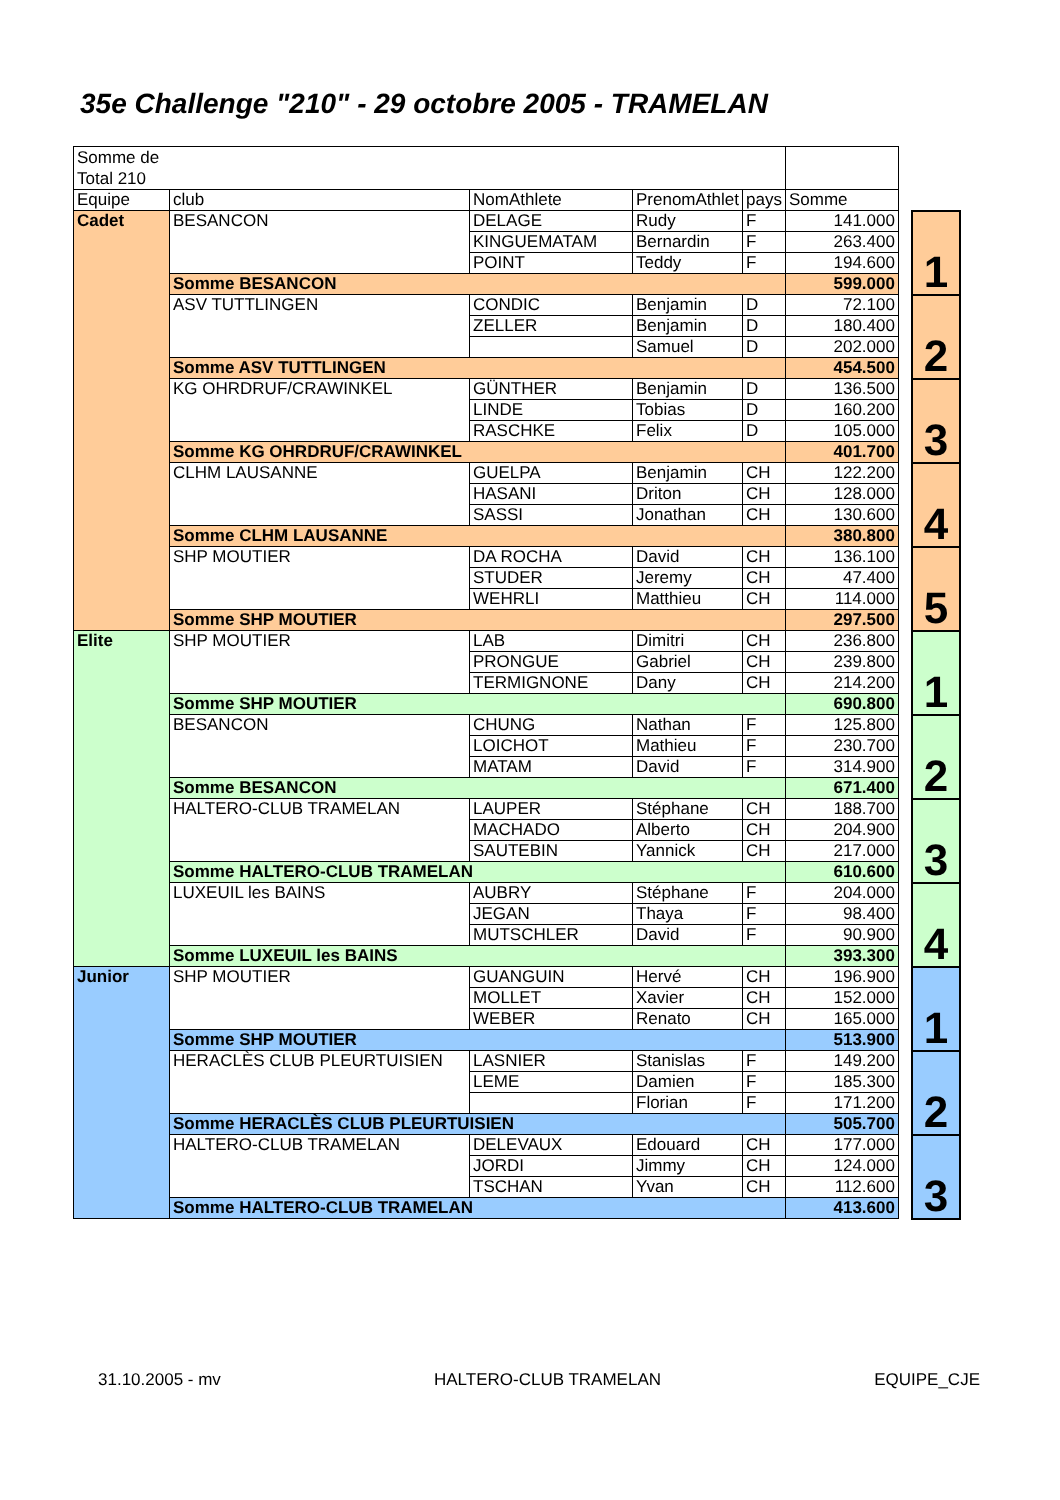35e Challenge "210" - 29 octobre 2005 - TRAMELAN
| Somme de Total 210 | | | | | | | |
| Equipe | club | NomAthlete | PrenomAthlet | pays | Somme | | |
| Cadet | BESANCON | DELAGE | Rudy | F | 141.000 | | 1 |
| | | KINGUEMATAM | Bernardin | F | 263.400 | | |
| | | POINT | Teddy | F | 194.600 | | |
| | Somme BESANCON | | | | 599.000 | | |
| | ASV TUTTLINGEN | CONDIC | Benjamin | D | 72.100 | | 2 |
| | | ZELLER | Benjamin | D | 180.400 | | |
| | | | Samuel | D | 202.000 | | |
| | Somme ASV TUTTLINGEN | | | | 454.500 | | |
| | KG OHRDRUF/CRAWINKEL | GÜNTHER | Benjamin | D | 136.500 | | 3 |
| | | LINDE | Tobias | D | 160.200 | | |
| | | RASCHKE | Felix | D | 105.000 | | |
| | Somme KG OHRDRUF/CRAWINKEL | | | | 401.700 | | |
| | CLHM LAUSANNE | GUELPA | Benjamin | CH | 122.200 | | 4 |
| | | HASANI | Driton | CH | 128.000 | | |
| | | SASSI | Jonathan | CH | 130.600 | | |
| | Somme CLHM LAUSANNE | | | | 380.800 | | |
| | SHP MOUTIER | DA ROCHA | David | CH | 136.100 | | 5 |
| | | STUDER | Jeremy | CH | 47.400 | | |
| | | WEHRLI | Matthieu | CH | 114.000 | | |
| | Somme SHP MOUTIER | | | | 297.500 | | |
| Elite | SHP MOUTIER | LAB | Dimitri | CH | 236.800 | | 1 |
| | | PRONGUE | Gabriel | CH | 239.800 | | |
| | | TERMIGNONE | Dany | CH | 214.200 | | |
| | Somme SHP MOUTIER | | | | 690.800 | | |
| | BESANCON | CHUNG | Nathan | F | 125.800 | | 2 |
| | | LOICHOT | Mathieu | F | 230.700 | | |
| | | MATAM | David | F | 314.900 | | |
| | Somme BESANCON | | | | 671.400 | | |
| | HALTERO-CLUB TRAMELAN | LAUPER | Stéphane | CH | 188.700 | | 3 |
| | | MACHADO | Alberto | CH | 204.900 | | |
| | | SAUTEBIN | Yannick | CH | 217.000 | | |
| | Somme HALTERO-CLUB TRAMELAN | | | | 610.600 | | |
| | LUXEUIL les BAINS | AUBRY | Stéphane | F | 204.000 | | 4 |
| | | JEGAN | Thaya | F | 98.400 | | |
| | | MUTSCHLER | David | F | 90.900 | | |
| | Somme LUXEUIL les BAINS | | | | 393.300 | | |
| Junior | SHP MOUTIER | GUANGUIN | Hervé | CH | 196.900 | | 1 |
| | | MOLLET | Xavier | CH | 152.000 | | |
| | | WEBER | Renato | CH | 165.000 | | |
| | Somme SHP MOUTIER | | | | 513.900 | | |
| | HERACLÈS CLUB PLEURTUISIEN | LASNIER | Stanislas | F | 149.200 | | 2 |
| | | LEME | Damien | F | 185.300 | | |
| | | | Florian | F | 171.200 | | |
| | Somme HERACLÈS CLUB PLEURTUISIEN | | | | 505.700 | | |
| | HALTERO-CLUB TRAMELAN | DELEVAUX | Edouard | CH | 177.000 | | 3 |
| | | JORDI | Jimmy | CH | 124.000 | | |
| | | TSCHAN | Yvan | CH | 112.600 | | |
| | Somme HALTERO-CLUB TRAMELAN | | | | 413.600 | | |
31.10.2005 - mv HALTERO-CLUB TRAMELAN EQUIPE_CJE